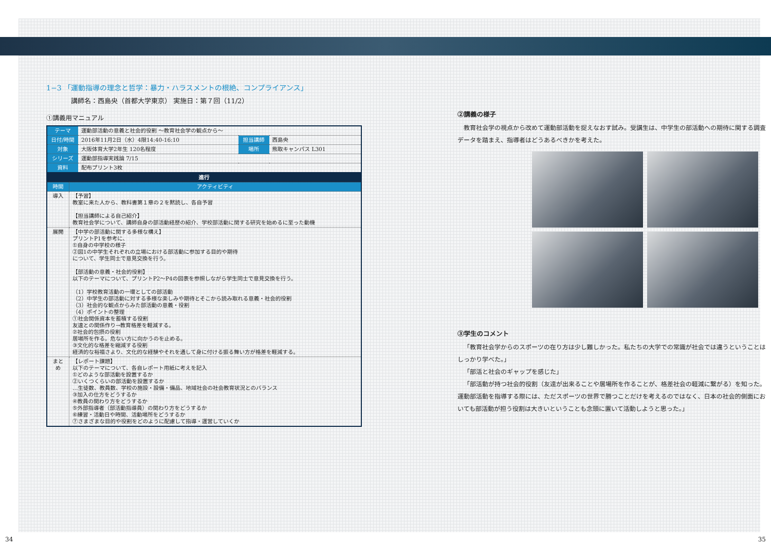1−3 「運動指導の理念と哲学：暴力・ハラスメントの根絶、コンプライアンス」
講師名：西島央（首都大学東京） 実施日：第７回（11/2）
①講義用マニュアル
| テーマ | 運動部活動の意義と社会的役割 〜教育社会学の観点から〜 | | |
| 日付/時間 | 2016年11月2日（水）4限14:40-16:10 | 担当講師 | 西島央 |
| 対象 | 大阪体育大学2年生 120名程度 | 場所 | 熊取キャンパス L301 |
| シリーズ | 運動部指導実践論 7/15 | | |
| 資料 | 配布プリント3枚 | | |
| 進行 | |
| --- | --- |
| 時間 | アクティビティ |
| 導入 | 【予習】 教室に来た人から、教科書第１章の２を黙読し、各自予習 【担当講師による自己紹介】 教育社会学について、講師自身の部活動経歴の紹介、学校部活動に関する研究を始めるに至った動機 |
| 展開 | 【中学の部活動に関する多様な構え】 プリントP1を参考に、 ①自身の中学校の様子 ②図1の中学生それぞれの立場における部活動に参加する目的や期待 について、学生同士で意見交換を行う。 【部活動の意義・社会的役割】 以下のテーマについて、プリントP2〜P4の図表を参照しながら学生同士で意見交換を行う。 （1）学校教育活動の一環としての部活動 （2）中学生の部活動に対する多様な楽しみや期待とそこから読み取れる意義・社会的役割 （3）社会的な観点からみた部活動の意義・役割 （4）ポイントの整理 ①社会関係資本を蓄積する役割 友達との関係作り→教育格差を軽減する。 ②社会的包摂の役割 居場所を作る。危ない方に向かうのを止める。 ③文化的な格差を縮減する役割 経済的な裕福さより、文化的な経験やそれを通して身に付ける振る舞い方が格差を軽減する。 |
| まとめ | 【レポート課題】 以下のテーマについて、各自レポート用紙に考えを記入 ①どのような部活動を設置するか ②いくつくらいの部活動を設置するか …生徒数、教員数、学校の施設・設備・備品、地域社会の社会教育状況とのバランス ③加入の仕方をどうするか ④教員の関わり方をどうするか ⑤外部指導者（部活動指導員）の関わり方をどうするか ⑥練習・活動日や時間、活動場所をどうするか ⑦さまざまな目的や役割をどのように配慮して指導・運営していくか |
②講義の様子
教育社会学の視点から改めて運動部活動を捉えなおす試み。受講生は、中学生の部活動への期待に関する調査データを踏まえ、指導者はどうあるべきかを考えた。
③学生のコメント
「教育社会学からのスポーツの在り方は少し難しかった。私たちの大学での常識が社会では違うということはしっかり学べた。」
「部活と社会のギャップを感じた」
「部活動が持つ社会的役割（友達が出来ることや居場所を作ることが、格差社会の軽減に繋がる）を知った。運動部活動を指導する際には、ただスポーツの世界で勝つことだけを考えるのではなく、日本の社会的側面においても部活動が担う役割は大きいということも念頭に置いて活動しようと思った。」
34 35